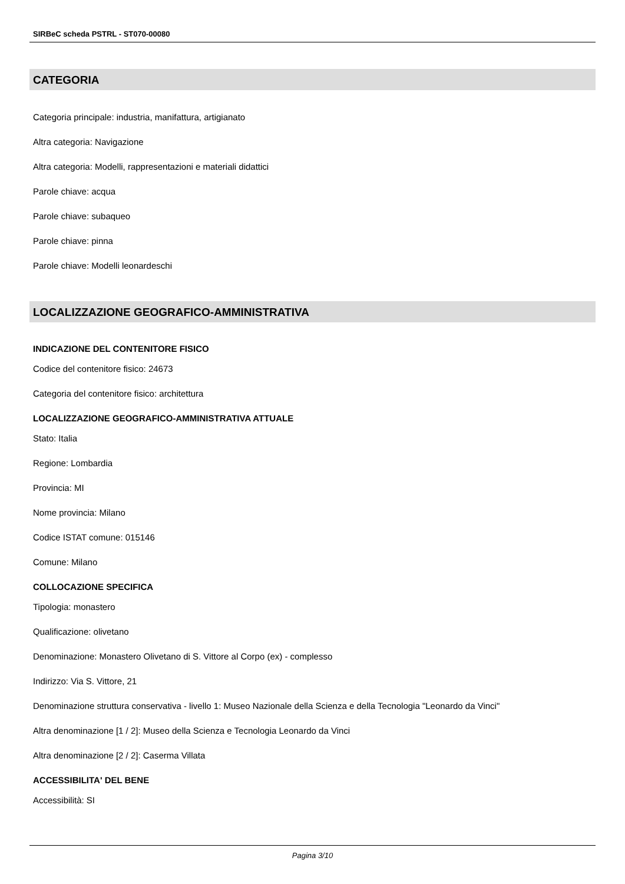SIRBeC scheda PSTRL - ST070-00080
CATEGORIA
Categoria principale: industria, manifattura, artigianato
Altra categoria: Navigazione
Altra categoria: Modelli, rappresentazioni e materiali didattici
Parole chiave: acqua
Parole chiave: subaqueo
Parole chiave: pinna
Parole chiave: Modelli leonardeschi
LOCALIZZAZIONE GEOGRAFICO-AMMINISTRATIVA
INDICAZIONE DEL CONTENITORE FISICO
Codice del contenitore fisico: 24673
Categoria del contenitore fisico: architettura
LOCALIZZAZIONE GEOGRAFICO-AMMINISTRATIVA ATTUALE
Stato: Italia
Regione: Lombardia
Provincia: MI
Nome provincia: Milano
Codice ISTAT comune: 015146
Comune: Milano
COLLOCAZIONE SPECIFICA
Tipologia: monastero
Qualificazione: olivetano
Denominazione: Monastero Olivetano di S. Vittore al Corpo (ex) - complesso
Indirizzo: Via S. Vittore, 21
Denominazione struttura conservativa - livello 1: Museo Nazionale della Scienza e della Tecnologia "Leonardo da Vinci"
Altra denominazione [1 / 2]: Museo della Scienza e Tecnologia Leonardo da Vinci
Altra denominazione [2 / 2]: Caserma Villata
ACCESSIBILITA' DEL BENE
Accessibilità: SI
Pagina 3/10